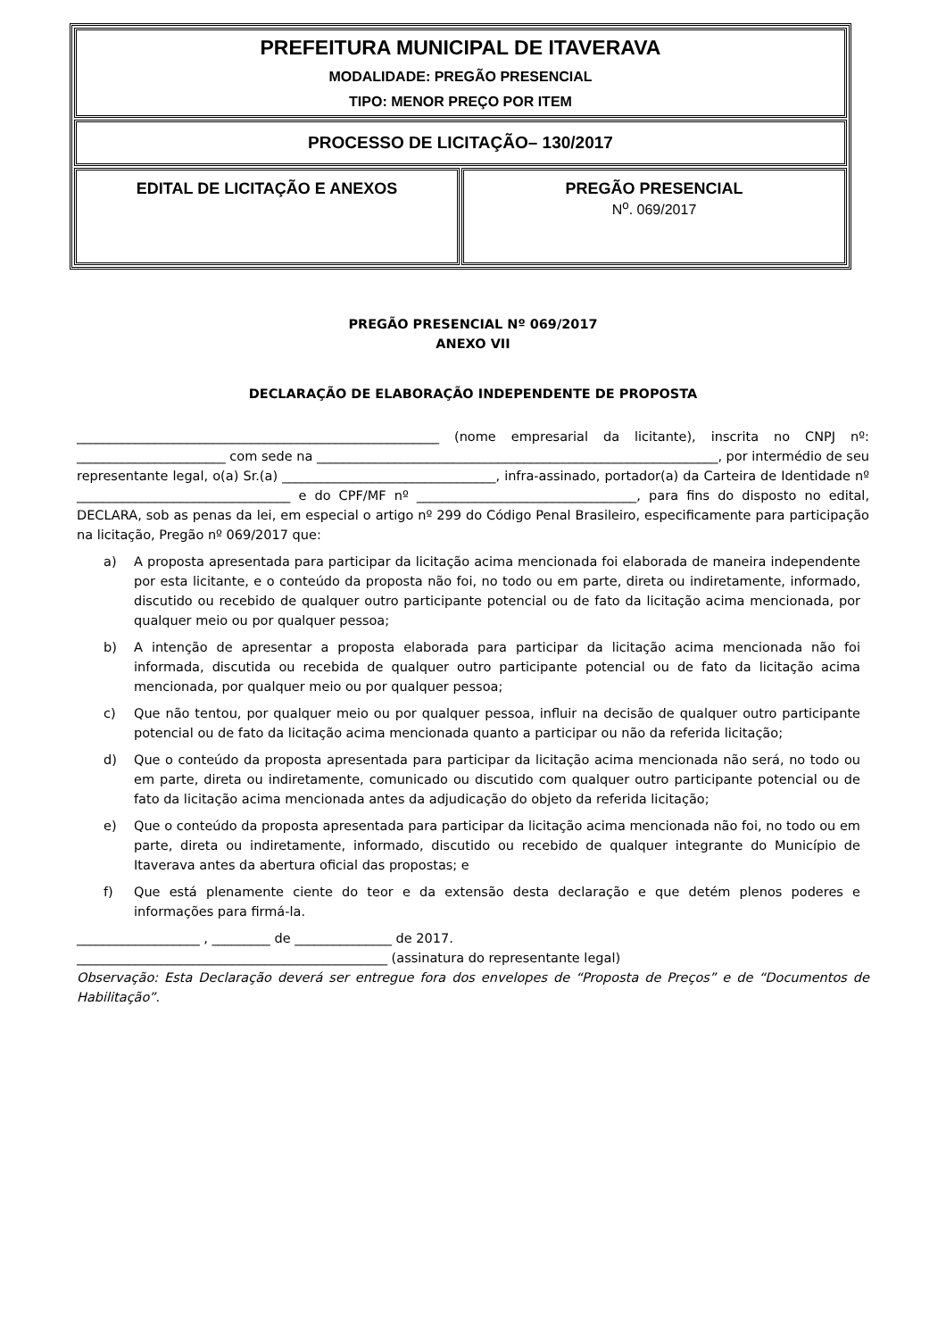| PREFEITURA MUNICIPAL DE ITAVERAVA MODALIDADE: PREGÃO PRESENCIAL TIPO: MENOR PREÇO POR ITEM | |
| PROCESSO DE LICITAÇÃO– 130/2017 | |
| EDITAL DE LICITAÇÃO E ANEXOS | PREGÃO PRESENCIAL N<sup>o</sup>. 069/2017 |
PREGÃO PRESENCIAL Nº 069/2017
ANEXO VII
DECLARAÇÃO DE ELABORAÇÃO INDEPENDENTE DE PROPOSTA
________________________________________________________ (nome empresarial da licitante), inscrita no CNPJ nº: _______________________ com sede na ______________________________________________________________, por intermédio de seu representante legal, o(a) Sr.(a) _________________________________, infra-assinado, portador(a) da Carteira de Identidade nº _________________________________ e do CPF/MF nº __________________________________, para fins do disposto no edital, DECLARA, sob as penas da lei, em especial o artigo nº 299 do Código Penal Brasileiro, especificamente para participação na licitação, Pregão nº 069/2017 que:
a) A proposta apresentada para participar da licitação acima mencionada foi elaborada de maneira independente por esta licitante, e o conteúdo da proposta não foi, no todo ou em parte, direta ou indiretamente, informado, discutido ou recebido de qualquer outro participante potencial ou de fato da licitação acima mencionada, por qualquer meio ou por qualquer pessoa;
b) A intenção de apresentar a proposta elaborada para participar da licitação acima mencionada não foi informada, discutida ou recebida de qualquer outro participante potencial ou de fato da licitação acima mencionada, por qualquer meio ou por qualquer pessoa;
c) Que não tentou, por qualquer meio ou por qualquer pessoa, influir na decisão de qualquer outro participante potencial ou de fato da licitação acima mencionada quanto a participar ou não da referida licitação;
d) Que o conteúdo da proposta apresentada para participar da licitação acima mencionada não será, no todo ou em parte, direta ou indiretamente, comunicado ou discutido com qualquer outro participante potencial ou de fato da licitação acima mencionada antes da adjudicação do objeto da referida licitação;
e) Que o conteúdo da proposta apresentada para participar da licitação acima mencionada não foi, no todo ou em parte, direta ou indiretamente, informado, discutido ou recebido de qualquer integrante do Município de Itaverava antes da abertura oficial das propostas; e
f) Que está plenamente ciente do teor e da extensão desta declaração e que detém plenos poderes e informações para firmá-la.
___________________ , _________ de _______________ de 2017.
________________________________________________ (assinatura do representante legal)
Observação: Esta Declaração deverá ser entregue fora dos envelopes de “Proposta de Preços” e de “Documentos de Habilitação”.